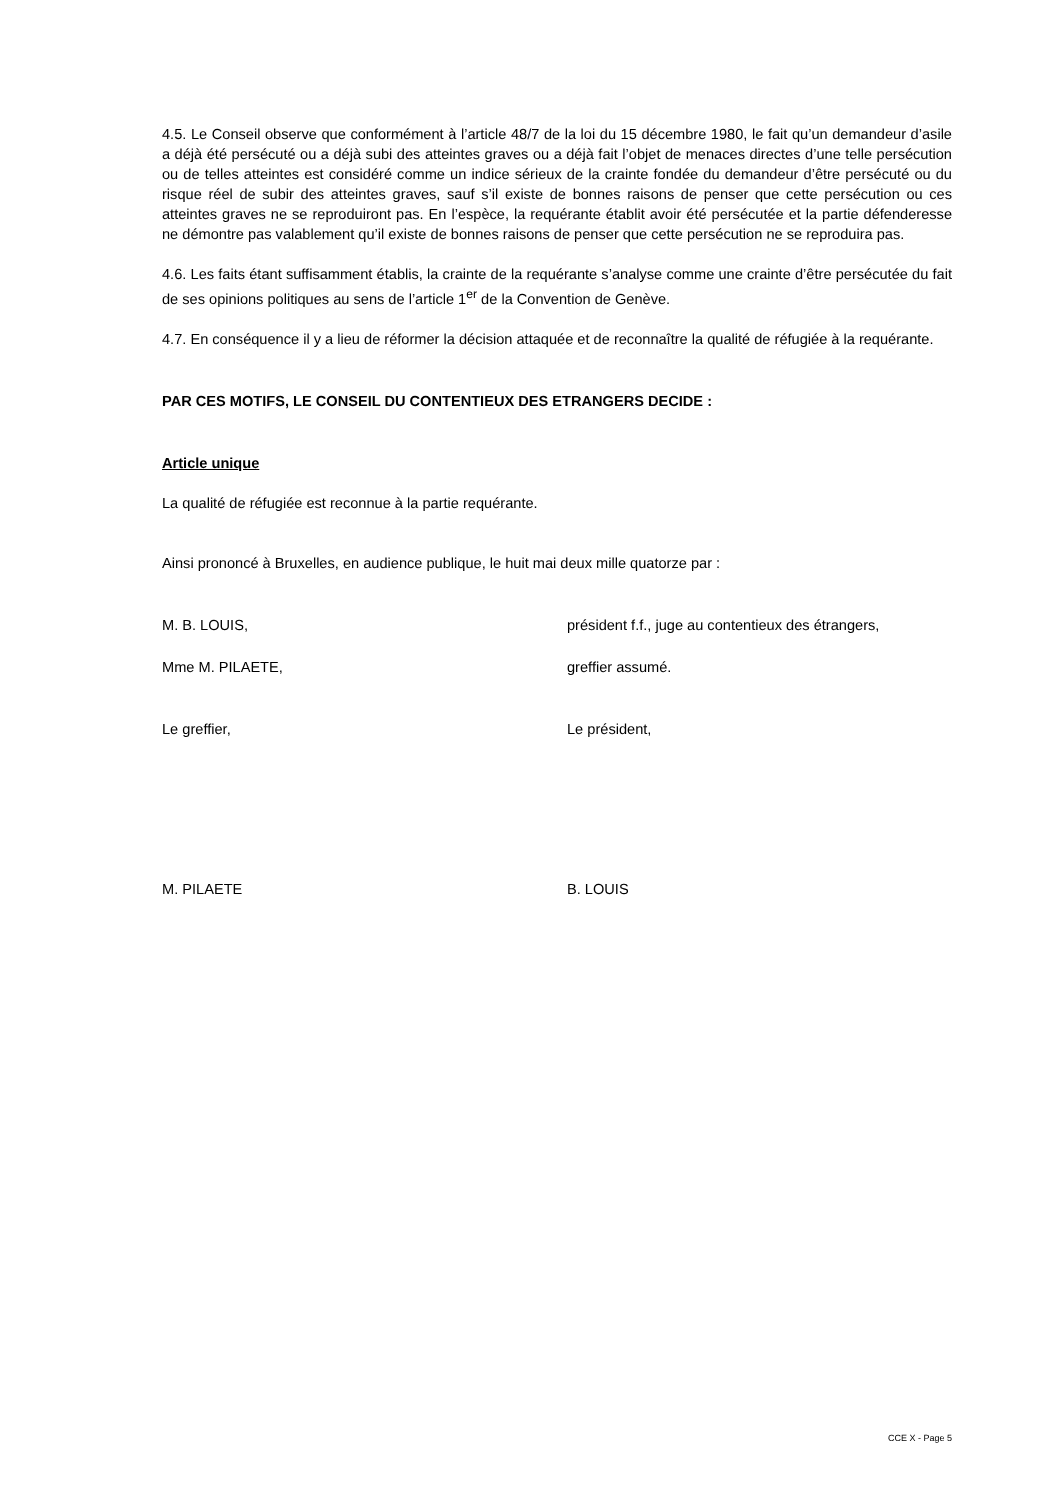4.5. Le Conseil observe que conformément à l’article 48/7 de la loi du 15 décembre 1980, le fait qu’un demandeur d’asile a déjà été persécuté ou a déjà subi des atteintes graves ou a déjà fait l’objet de menaces directes d’une telle persécution ou de telles atteintes est considéré comme un indice sérieux de la crainte fondée du demandeur d’être persécuté ou du risque réel de subir des atteintes graves, sauf s’il existe de bonnes raisons de penser que cette persécution ou ces atteintes graves ne se reproduiront pas. En l’espèce, la requérante établit avoir été persécutée et la partie défenderesse ne démontre pas valablement qu’il existe de bonnes raisons de penser que cette persécution ne se reproduira pas.
4.6. Les faits étant suffisamment établis, la crainte de la requérante s’analyse comme une crainte d’être persécutée du fait de ses opinions politiques au sens de l’article 1<sup>er</sup> de la Convention de Genève.
4.7. En conséquence il y a lieu de réformer la décision attaquée et de reconnaître la qualité de réfugiée à la requérante.
PAR CES MOTIFS, LE CONSEIL DU CONTENTIEUX DES ETRANGERS DECIDE :
Article unique
La qualité de réfugiée est reconnue à la partie requérante.
Ainsi prononcé à Bruxelles, en audience publique, le huit mai deux mille quatorze par :
M. B. LOUIS, président f.f., juge au contentieux des étrangers,
Mme M. PILAETE, greffier assumé.
Le greffier, Le président,
M. PILAETE B. LOUIS
CCE X - Page 5